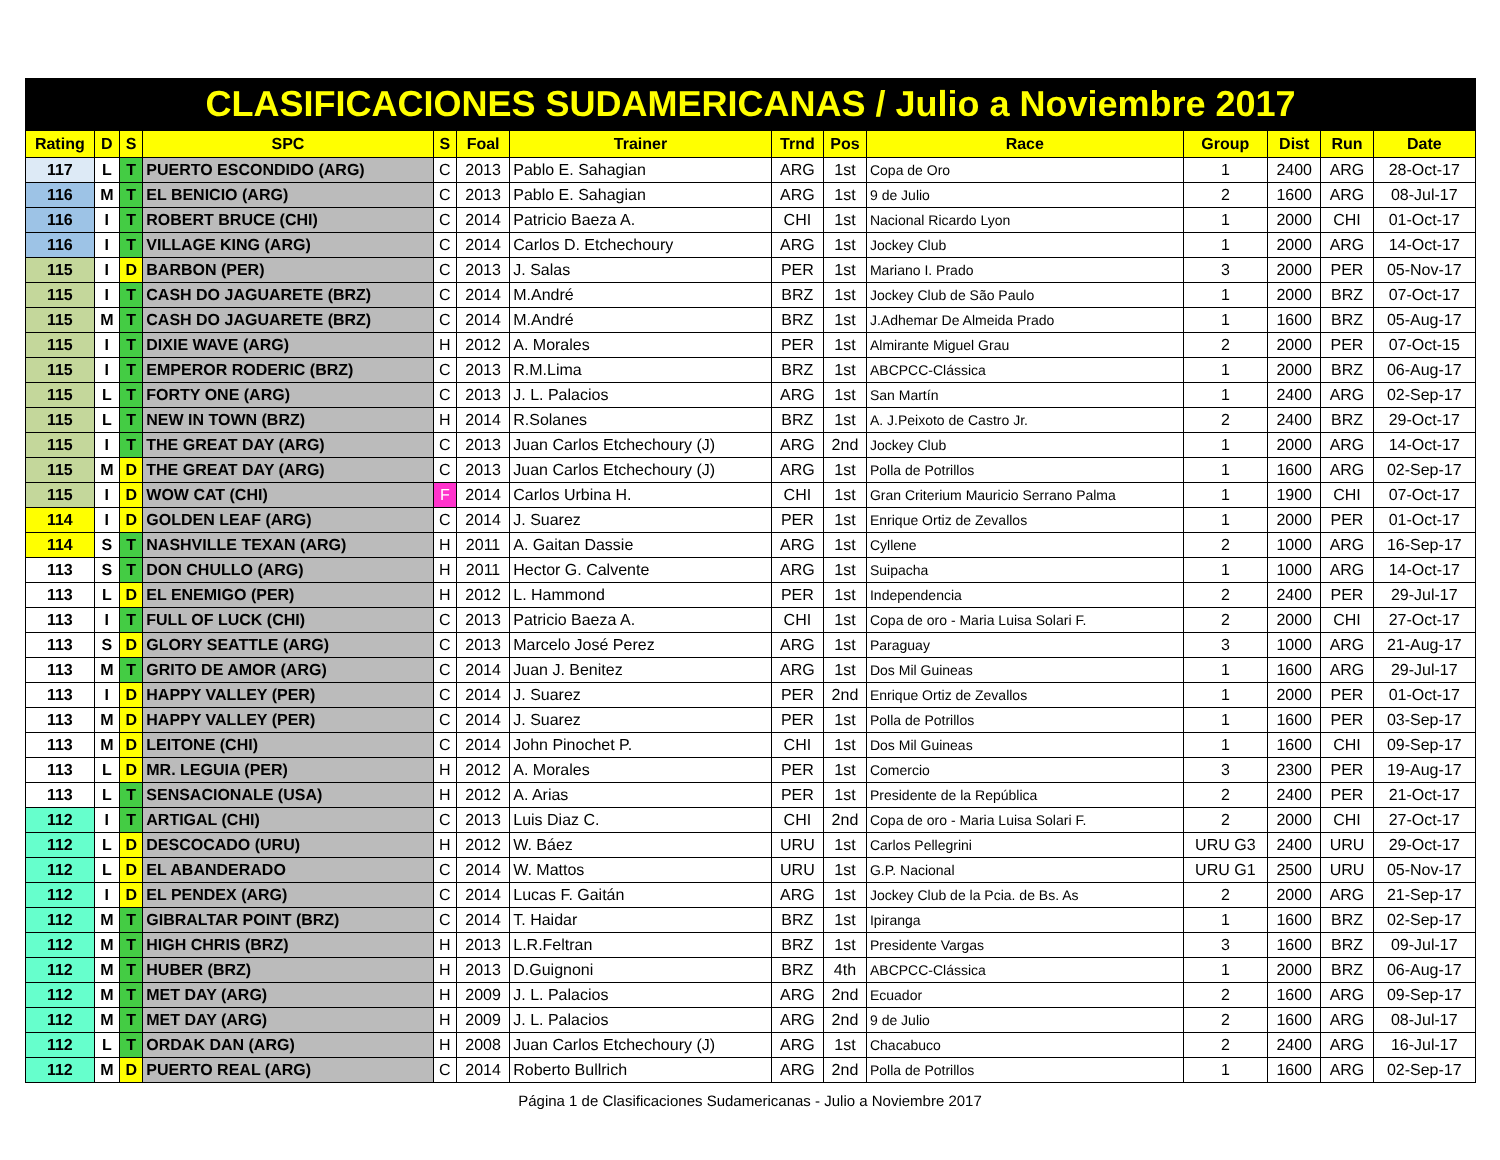CLASIFICACIONES SUDAMERICANAS / Julio a Noviembre 2017
| Rating | D | S | SPC | S | Foal | Trainer | Trnd | Pos | Race | Group | Dist | Run | Date |
| --- | --- | --- | --- | --- | --- | --- | --- | --- | --- | --- | --- | --- | --- |
| 117 | L | T | PUERTO ESCONDIDO (ARG) | C | 2013 | Pablo E. Sahagian | ARG | 1st | Copa de Oro | 1 | 2400 | ARG | 28-Oct-17 |
| 116 | M | T | EL BENICIO (ARG) | C | 2013 | Pablo E. Sahagian | ARG | 1st | 9 de Julio | 2 | 1600 | ARG | 08-Jul-17 |
| 116 | I | T | ROBERT BRUCE (CHI) | C | 2014 | Patricio Baeza A. | CHI | 1st | Nacional Ricardo Lyon | 1 | 2000 | CHI | 01-Oct-17 |
| 116 | I | T | VILLAGE KING (ARG) | C | 2014 | Carlos D. Etchechoury | ARG | 1st | Jockey Club | 1 | 2000 | ARG | 14-Oct-17 |
| 115 | I | D | BARBON (PER) | C | 2013 | J. Salas | PER | 1st | Mariano I. Prado | 3 | 2000 | PER | 05-Nov-17 |
| 115 | I | T | CASH DO JAGUARETE (BRZ) | C | 2014 | M.André | BRZ | 1st | Jockey Club de São Paulo | 1 | 2000 | BRZ | 07-Oct-17 |
| 115 | M | T | CASH DO JAGUARETE (BRZ) | C | 2014 | M.André | BRZ | 1st | J.Adhemar De Almeida Prado | 1 | 1600 | BRZ | 05-Aug-17 |
| 115 | I | T | DIXIE WAVE (ARG) | H | 2012 | A. Morales | PER | 1st | Almirante Miguel Grau | 2 | 2000 | PER | 07-Oct-15 |
| 115 | I | T | EMPEROR RODERIC (BRZ) | C | 2013 | R.M.Lima | BRZ | 1st | ABCPCC-Clássica | 1 | 2000 | BRZ | 06-Aug-17 |
| 115 | L | T | FORTY ONE (ARG) | C | 2013 | J. L. Palacios | ARG | 1st | San Martín | 1 | 2400 | ARG | 02-Sep-17 |
| 115 | L | T | NEW IN TOWN (BRZ) | H | 2014 | R.Solanes | BRZ | 1st | A. J.Peixoto de Castro Jr. | 2 | 2400 | BRZ | 29-Oct-17 |
| 115 | I | T | THE GREAT DAY (ARG) | C | 2013 | Juan Carlos Etchechoury (J) | ARG | 2nd | Jockey Club | 1 | 2000 | ARG | 14-Oct-17 |
| 115 | M | D | THE GREAT DAY (ARG) | C | 2013 | Juan Carlos Etchechoury (J) | ARG | 1st | Polla de Potrillos | 1 | 1600 | ARG | 02-Sep-17 |
| 115 | I | D | WOW CAT (CHI) | F | 2014 | Carlos Urbina H. | CHI | 1st | Gran Criterium Mauricio Serrano Palma | 1 | 1900 | CHI | 07-Oct-17 |
| 114 | I | D | GOLDEN LEAF (ARG) | C | 2014 | J. Suarez | PER | 1st | Enrique Ortiz de Zevallos | 1 | 2000 | PER | 01-Oct-17 |
| 114 | S | T | NASHVILLE TEXAN (ARG) | H | 2011 | A. Gaitan Dassie | ARG | 1st | Cyllene | 2 | 1000 | ARG | 16-Sep-17 |
| 113 | S | T | DON CHULLO (ARG) | H | 2011 | Hector G. Calvente | ARG | 1st | Suipacha | 1 | 1000 | ARG | 14-Oct-17 |
| 113 | L | D | EL ENEMIGO (PER) | H | 2012 | L. Hammond | PER | 1st | Independencia | 2 | 2400 | PER | 29-Jul-17 |
| 113 | I | T | FULL OF LUCK (CHI) | C | 2013 | Patricio Baeza A. | CHI | 1st | Copa de oro - Maria Luisa Solari F. | 2 | 2000 | CHI | 27-Oct-17 |
| 113 | S | D | GLORY SEATTLE (ARG) | C | 2013 | Marcelo José Perez | ARG | 1st | Paraguay | 3 | 1000 | ARG | 21-Aug-17 |
| 113 | M | T | GRITO DE AMOR (ARG) | C | 2014 | Juan J. Benitez | ARG | 1st | Dos Mil Guineas | 1 | 1600 | ARG | 29-Jul-17 |
| 113 | I | D | HAPPY VALLEY (PER) | C | 2014 | J. Suarez | PER | 2nd | Enrique Ortiz de Zevallos | 1 | 2000 | PER | 01-Oct-17 |
| 113 | M | D | HAPPY VALLEY (PER) | C | 2014 | J. Suarez | PER | 1st | Polla de Potrillos | 1 | 1600 | PER | 03-Sep-17 |
| 113 | M | D | LEITONE (CHI) | C | 2014 | John Pinochet P. | CHI | 1st | Dos Mil Guineas | 1 | 1600 | CHI | 09-Sep-17 |
| 113 | L | D | MR. LEGUIA (PER) | H | 2012 | A. Morales | PER | 1st | Comercio | 3 | 2300 | PER | 19-Aug-17 |
| 113 | L | T | SENSACIONALE (USA) | H | 2012 | A. Arias | PER | 1st | Presidente de la República | 2 | 2400 | PER | 21-Oct-17 |
| 112 | I | T | ARTIGAL (CHI) | C | 2013 | Luis Diaz C. | CHI | 2nd | Copa de oro - Maria Luisa Solari F. | 2 | 2000 | CHI | 27-Oct-17 |
| 112 | L | D | DESCOCADO (URU) | H | 2012 | W. Báez | URU | 1st | Carlos Pellegrini | URU G3 | 2400 | URU | 29-Oct-17 |
| 112 | L | D | EL ABANDERADO | C | 2014 | W. Mattos | URU | 1st | G.P. Nacional | URU G1 | 2500 | URU | 05-Nov-17 |
| 112 | I | D | EL PENDEX (ARG) | C | 2014 | Lucas F. Gaitán | ARG | 1st | Jockey Club de la Pcia. de Bs. As | 2 | 2000 | ARG | 21-Sep-17 |
| 112 | M | T | GIBRALTAR POINT (BRZ) | C | 2014 | T. Haidar | BRZ | 1st | Ipiranga | 1 | 1600 | BRZ | 02-Sep-17 |
| 112 | M | T | HIGH CHRIS (BRZ) | H | 2013 | L.R.Feltran | BRZ | 1st | Presidente Vargas | 3 | 1600 | BRZ | 09-Jul-17 |
| 112 | M | T | HUBER (BRZ) | H | 2013 | D.Guignoni | BRZ | 4th | ABCPCC-Clássica | 1 | 2000 | BRZ | 06-Aug-17 |
| 112 | M | T | MET DAY (ARG) | H | 2009 | J. L. Palacios | ARG | 2nd | Ecuador | 2 | 1600 | ARG | 09-Sep-17 |
| 112 | M | T | MET DAY (ARG) | H | 2009 | J. L. Palacios | ARG | 2nd | 9 de Julio | 2 | 1600 | ARG | 08-Jul-17 |
| 112 | L | T | ORDAK DAN (ARG) | H | 2008 | Juan Carlos Etchechoury (J) | ARG | 1st | Chacabuco | 2 | 2400 | ARG | 16-Jul-17 |
| 112 | M | D | PUERTO REAL (ARG) | C | 2014 | Roberto Bullrich | ARG | 2nd | Polla de Potrillos | 1 | 1600 | ARG | 02-Sep-17 |
Página 1 de Clasificaciones Sudamericanas - Julio a Noviembre 2017